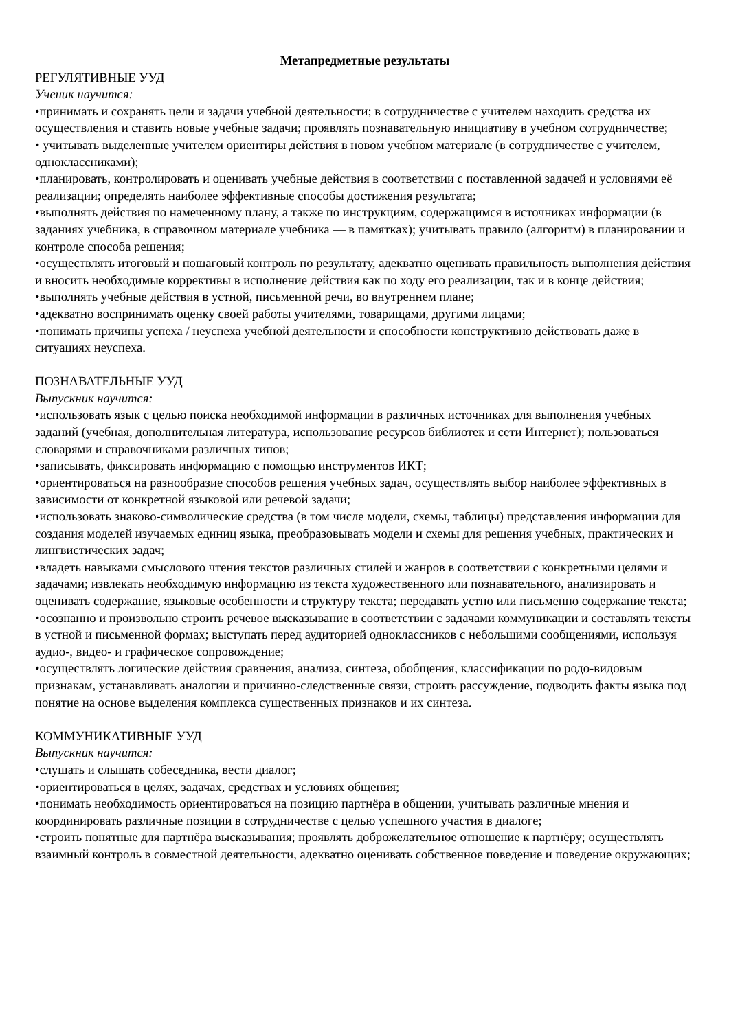Метапредметные результаты
РЕГУЛЯТИВНЫЕ УУД
Ученик научится:
•принимать и сохранять цели и задачи учебной деятельности; в сотрудничестве с учителем находить средства их осуществления и ставить новые учебные задачи; проявлять познавательную инициативу в учебном сотрудничестве;
• учитывать выделенные учителем ориентиры действия в новом учебном материале (в сотрудничестве с учителем, одноклассниками);
•планировать, контролировать и оценивать учебные действия в соответствии с поставленной задачей и условиями её реализации; определять наиболее эффективные способы достижения результата;
•выполнять действия по намеченному плану, а также по инструкциям, содержащимся в источниках информации (в заданиях учебника, в справочном материале учебника — в памятках); учитывать правило (алгоритм) в планировании и контроле способа решения;
•осуществлять итоговый и пошаговый контроль по результату, адекватно оценивать правильность выполнения действия и вносить необходимые коррективы в исполнение действия как по ходу его реализации, так и в конце действия;
•выполнять учебные действия в устной, письменной речи, во внутреннем плане;
•адекватно воспринимать оценку своей работы учителями, товарищами, другими лицами;
•понимать причины успеха / неуспеха учебной деятельности и способности конструктивно действовать даже в ситуациях неуспеха.
ПОЗНАВАТЕЛЬНЫЕ УУД
Выпускник научится:
•использовать язык с целью поиска необходимой информации в различных источниках для выполнения учебных заданий (учебная, дополнительная литература, использование ресурсов библиотек и сети Интернет); пользоваться словарями и справочниками различных типов;
•записывать, фиксировать информацию с помощью инструментов ИКТ;
•ориентироваться на разнообразие способов решения учебных задач, осуществлять выбор наиболее эффективных в зависимости от конкретной языковой или речевой задачи;
•использовать знаково-символические средства (в том числе модели, схемы, таблицы) представления информации для создания моделей изучаемых единиц языка, преобразовывать модели и схемы для решения учебных, практических и лингвистических задач;
•владеть навыками смыслового чтения текстов различных стилей и жанров в соответствии с конкретными целями и задачами; извлекать необходимую информацию из текста художественного или познавательного, анализировать и оценивать содержание, языковые особенности и структуру текста; передавать устно или письменно содержание текста;
•осознанно и произвольно строить речевое высказывание в соответствии с задачами коммуникации и составлять тексты в устной и письменной формах; выступать перед аудиторией одноклассников с небольшими сообщениями, используя аудио-, видео- и графическое сопровождение;
•осуществлять логические действия сравнения, анализа, синтеза, обобщения, классификации по родо-видовым признакам, устанавливать аналогии и причинно-следственные связи, строить рассуждение, подводить факты языка под понятие на основе выделения комплекса существенных признаков и их синтеза.
КОММУНИКАТИВНЫЕ УУД
Выпускник научится:
•слушать и слышать собеседника, вести диалог;
•ориентироваться в целях, задачах, средствах и условиях общения;
•понимать необходимость ориентироваться на позицию партнёра в общении, учитывать различные мнения и координировать различные позиции в сотрудничестве с целью успешного участия в диалоге;
•строить понятные для партнёра высказывания; проявлять доброжелательное отношение к партнёру; осуществлять взаимный контроль в совместной деятельности, адекватно оценивать собственное поведение и поведение окружающих;